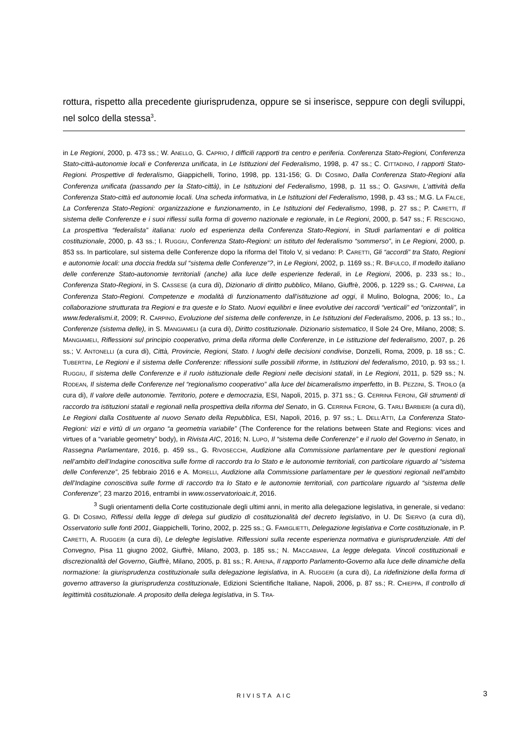rottura, rispetto alla precedente giurisprudenza, oppure se si inserisce, seppure con degli sviluppi, nel solco della stessa<sup>3</sup>.
in Le Regioni, 2000, p. 473 ss.; W. ANELLO, G. CAPRIO, I difficili rapporti tra centro e periferia. Conferenza Stato-Regioni, Conferenza Stato-città-autonomie locali e Conferenza unificata, in Le Istituzioni del Federalismo, 1998, p. 47 ss.; C. CITTADINO, I rapporti Stato-Regioni. Prospettive di federalismo, Giappichelli, Torino, 1998, pp. 131-156; G. DI COSIMO, Dalla Conferenza Stato-Regioni alla Conferenza unificata (passando per la Stato-città), in Le Istituzioni del Federalismo, 1998, p. 11 ss.; O. GASPARI, L’attività della Conferenza Stato-città ed autonomie locali. Una scheda informativa, in Le Istituzioni del Federalismo, 1998, p. 43 ss.; M.G. LA FALCE, La Conferenza Stato-Regioni: organizzazione e funzionamento, in Le Istituzioni del Federalismo, 1998, p. 27 ss.; P. CARETTI, Il sistema delle Conferenze e i suoi riflessi sulla forma di governo nazionale e regionale, in Le Regioni, 2000, p. 547 ss.; F. RESCIGNO, La prospettiva “federalista” italiana: ruolo ed esperienza della Conferenza Stato-Regioni, in Studi parlamentari e di politica costituzionale, 2000, p. 43 ss.; I. RUGGIU, Conferenza Stato-Regioni: un istituto del federalismo “sommerso”, in Le Regioni, 2000, p. 853 ss. In particolare, sul sistema delle Conferenze dopo la riforma del Titolo V, si vedano: P. CARETTI, Gli “accordi” tra Stato, Regioni e autonomie locali: una doccia fredda sul “sistema delle Conferenze”?, in Le Regioni, 2002, p. 1169 ss.; R. BIFULCO, Il modello italiano delle conferenze Stato-autonomie territoriali (anche) alla luce delle esperienze federali, in Le Regioni, 2006, p. 233 ss.; ID., Conferenza Stato-Regioni, in S. CASSESE (a cura di), Dizionario di diritto pubblico, Milano, Giuffrè, 2006, p. 1229 ss.; G. CARPANI, La Conferenza Stato-Regioni. Competenze e modalità di funzionamento dall’istituzione ad oggi, il Mulino, Bologna, 2006; ID., La collaborazione strutturata tra Regioni e tra queste e lo Stato. Nuovi equilibri e linee evolutive dei raccordi “verticali” ed “orizzontali”, in www.federalismi.it, 2009; R. CARPINO, Evoluzione del sistema delle conferenze, in Le Istituzioni del Federalismo, 2006, p. 13 ss.; ID., Conferenze (sistema delle), in S. MANGIAMELI (a cura di), Diritto costituzionale. Dizionario sistematico, Il Sole 24 Ore, Milano, 2008; S. MANGIAMELI, Riflessioni sul principio cooperativo, prima della riforma delle Conferenze, in Le istituzione del federalismo, 2007, p. 26 ss.; V. ANTONELLI (a cura di), Città, Provincie, Regioni, Stato. I luoghi delle decisioni condivise, Donzelli, Roma, 2009, p. 18 ss.; C. TUBERTINI, Le Regioni e il sistema delle Conferenze: riflessioni sulle possibili riforme, in Istituzioni del federalismo, 2010, p. 93 ss.; I. RUGGIU, Il sistema delle Conferenze e il ruolo istituzionale delle Regioni nelle decisioni statali, in Le Regioni, 2011, p. 529 ss.; N. RODEAN, Il sistema delle Conferenze nel “regionalismo cooperativo” alla luce del bicameralismo imperfetto, in B. PEZZINI, S. TROILO (a cura di), Il valore delle autonomie. Territorio, potere e democrazia, ESI, Napoli, 2015, p. 371 ss.; G. CERRINA FERONI, Gli strumenti di raccordo tra istituzioni statali e regionali nella prospettiva della riforma del Senato, in G. CERRINA FERONI, G. TARLI BARBIERI (a cura di), Le Regioni dalla Costituente al nuovo Senato della Repubblica, ESI, Napoli, 2016, p. 97 ss.; L. DELL'ATTI, La Conferenza Stato-Regioni: vizi e virtù di un organo “a geometria variabile” (The Conference for the relations between State and Regions: vices and virtues of a “variable geometry” body), in Rivista AIC, 2016; N. LUPO, Il “sistema delle Conferenze” e il ruolo del Governo in Senato, in Rassegna Parlamentare, 2016, p. 459 ss., G. RIVOSECCHI, Audizione alla Commissione parlamentare per le questioni regionali nell’ambito dell’Indagine conoscitiva sulle forme di raccordo tra lo Stato e le autonomie territoriali, con particolare riguardo al “sistema delle Conferenze”, 25 febbraio 2016 e A. MORELLI, Audizione alla Commissione parlamentare per le questioni regionali nell’ambito dell’Indagine conoscitiva sulle forme di raccordo tra lo Stato e le autonomie territoriali, con particolare riguardo al “sistema delle Conferenze”, 23 marzo 2016, entrambi in www.osservatorioaic.it, 2016.
<sup>3</sup> Sugli orientamenti della Corte costituzionale degli ultimi anni, in merito alla delegazione legislativa, in generale, si vedano: G. DI COSIMO, Riflessi della legge di delega sul giudizio di costituzionalità del decreto legislativo, in U. DE SIERVO (a cura di), Osservatorio sulle fonti 2001, Giappichelli, Torino, 2002, p. 225 ss.; G. FAMIGLIETTI, Delegazione legislativa e Corte costituzionale, in P. CARETTI, A. RUGGERI (a cura di), Le deleghe legislative. Riflessioni sulla recente esperienza normativa e giurisprudenziale. Atti del Convegno, Pisa 11 giugno 2002, Giuffrè, Milano, 2003, p. 185 ss.; N. MACCABIANI, La legge delegata. Vincoli costituzionali e discrezionalità del Governo, Giuffrè, Milano, 2005, p. 81 ss.; R. ARENA, Il rapporto Parlamento-Governo alla luce delle dinamiche della normazione: la giurisprudenza costituzionale sulla delegazione legislativa, in A. RUGGERI (a cura di), La ridefinizione della forma di governo attraverso la giurisprudenza costituzionale, Edizioni Scientifiche Italiane, Napoli, 2006, p. 87 ss.; R. CHIEPPA, Il controllo di legittimità costituzionale. A proposito della delega legislativa, in S. TRA-
RIVISTA AIC 3